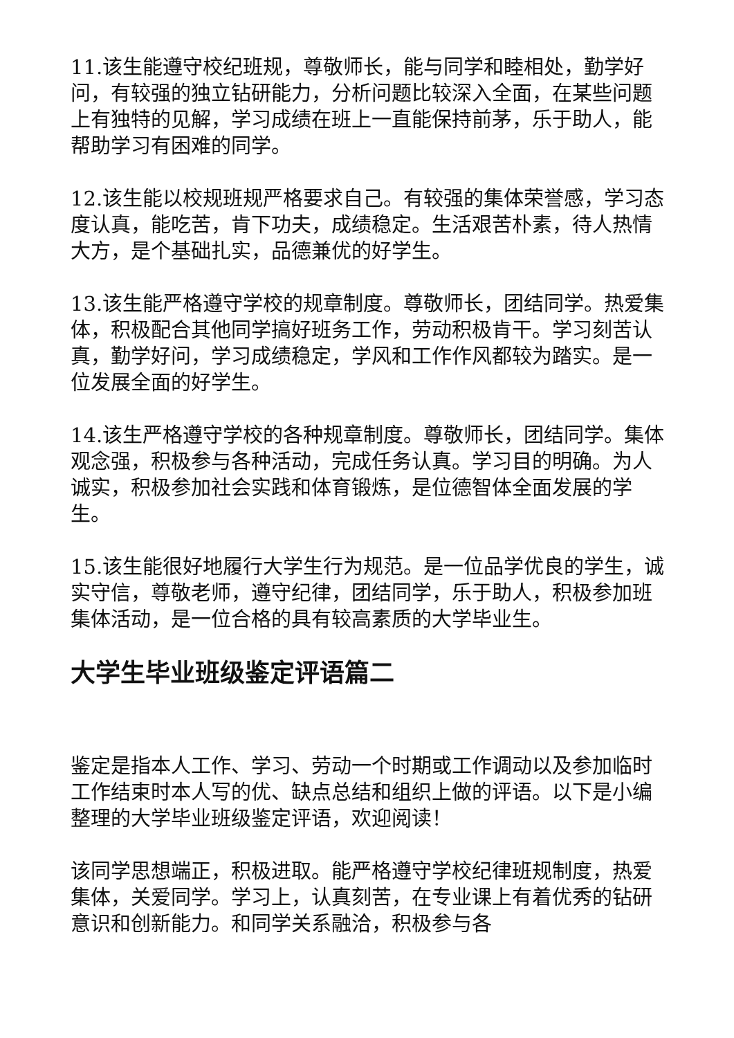11.该生能遵守校纪班规，尊敬师长，能与同学和睦相处，勤学好问，有较强的独立钻研能力，分析问题比较深入全面，在某些问题上有独特的见解，学习成绩在班上一直能保持前茅，乐于助人，能帮助学习有困难的同学。
12.该生能以校规班规严格要求自己。有较强的集体荣誉感，学习态度认真，能吃苦，肯下功夫，成绩稳定。生活艰苦朴素，待人热情大方，是个基础扎实，品德兼优的好学生。
13.该生能严格遵守学校的规章制度。尊敬师长，团结同学。热爱集体，积极配合其他同学搞好班务工作，劳动积极肯干。学习刻苦认真，勤学好问，学习成绩稳定，学风和工作作风都较为踏实。是一位发展全面的好学生。
14.该生严格遵守学校的各种规章制度。尊敬师长，团结同学。集体观念强，积极参与各种活动，完成任务认真。学习目的明确。为人诚实，积极参加社会实践和体育锻炼，是位德智体全面发展的学生。
15.该生能很好地履行大学生行为规范。是一位品学优良的学生，诚实守信，尊敬老师，遵守纪律，团结同学，乐于助人，积极参加班集体活动，是一位合格的具有较高素质的大学毕业生。
大学生毕业班级鉴定评语篇二
鉴定是指本人工作、学习、劳动一个时期或工作调动以及参加临时工作结束时本人写的优、缺点总结和组织上做的评语。以下是小编整理的大学毕业班级鉴定评语，欢迎阅读！
该同学思想端正，积极进取。能严格遵守学校纪律班规制度，热爱集体，关爱同学。学习上，认真刻苦，在专业课上有着优秀的钻研意识和创新能力。和同学关系融洽，积极参与各